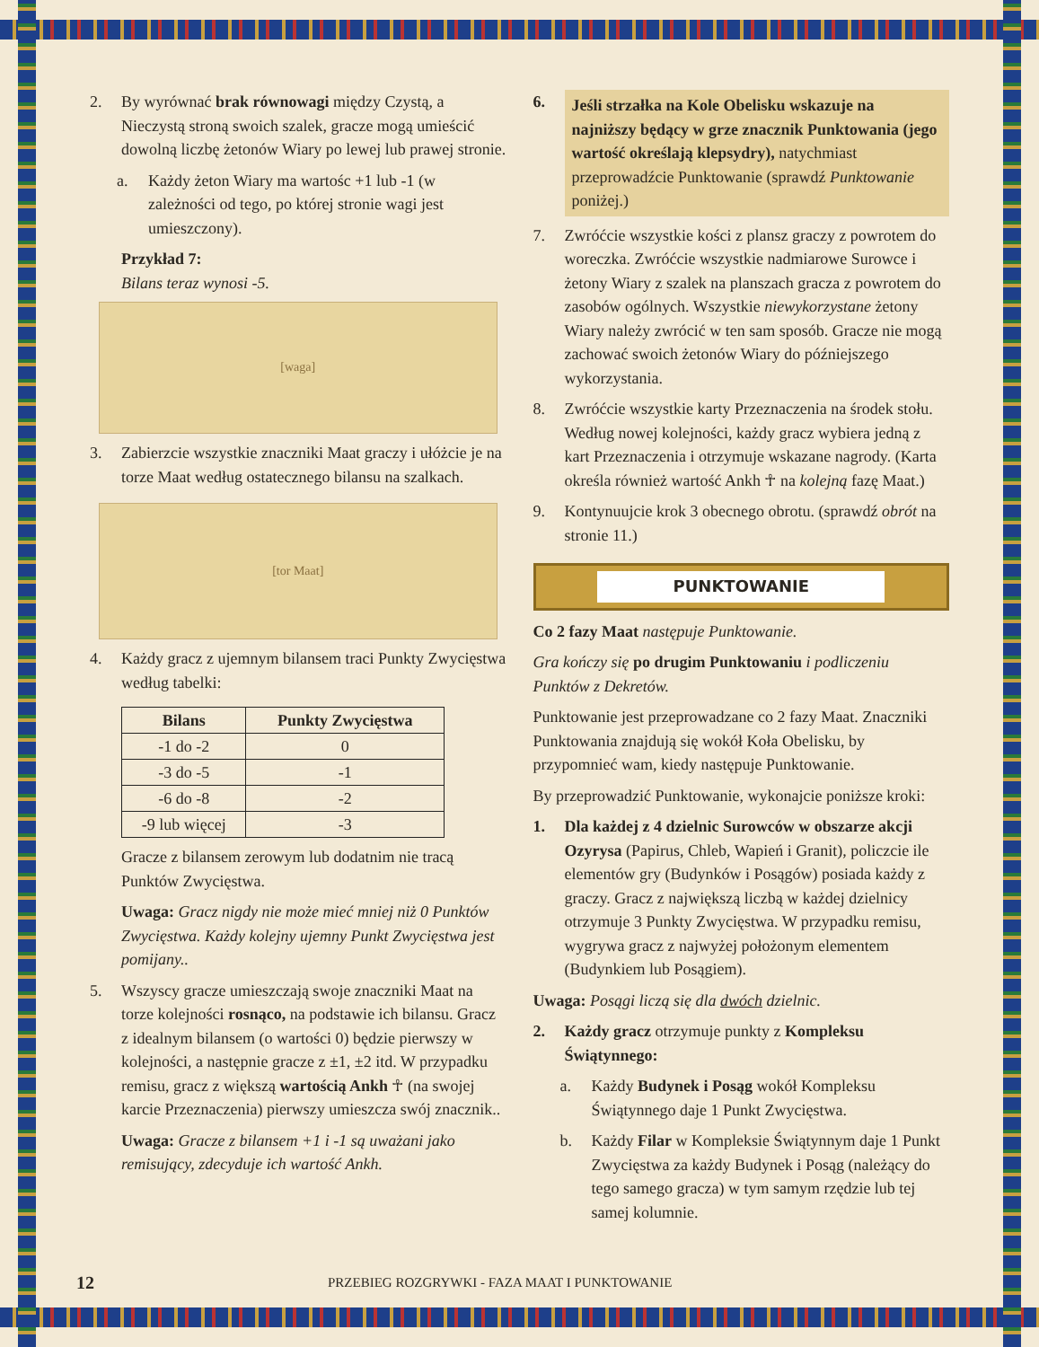2. By wyrównać brak równowagi między Czystą, a Nieczystą stroną swoich szalek, gracze mogą umieścić dowolną liczbę żetonów Wiary po lewej lub prawej stronie.
a. Każdy żeton Wiary ma wartośc +1 lub -1 (w zależności od tego, po której stronie wagi jest umieszczony).
Przykład 7:
Bilans teraz wynosi -5.
[waga]
3. Zabierzcie wszystkie znaczniki Maat graczy i ułóżcie je na torze Maat według ostatecznego bilansu na szalkach.
[tor Maat]
4. Każdy gracz z ujemnym bilansem traci Punkty Zwycięstwa według tabelki:
| Bilans | Punkty Zwycięstwa |
| --- | --- |
| -1 do -2 | 0 |
| -3 do -5 | -1 |
| -6 do -8 | -2 |
| -9 lub więcej | -3 |
Gracze z bilansem zerowym lub dodatnim nie tracą Punktów Zwycięstwa.
Uwaga: Gracz nigdy nie może mieć mniej niż 0 Punktów Zwycięstwa. Każdy kolejny ujemny Punkt Zwycięstwa jest pomijany..
5. Wszyscy gracze umieszczają swoje znaczniki Maat na torze kolejności rosnąco, na podstawie ich bilansu. Gracz z idealnym bilansem (o wartości 0) będzie pierwszy w kolejności, a następnie gracze z ±1, ±2 itd. W przypadku remisu, gracz z większą wartością Ankh ☥ (na swojej karcie Przeznaczenia) pierwszy umieszcza swój znacznik..
Uwaga: Gracze z bilansem +1 i -1 są uważani jako remisujący, zdecyduje ich wartość Ankh.
6.
Jeśli strzałka na Kole Obelisku wskazuje na najniższy będący w grze znacznik Punktowania (jego wartość określają klepsydry), natychmiast przeprowadźcie Punktowanie (sprawdź Punktowanie poniżej.)
7. Zwróćcie wszystkie kości z plansz graczy z powrotem do woreczka. Zwróćcie wszystkie nadmiarowe Surowce i żetony Wiary z szalek na planszach gracza z powrotem do zasobów ogólnych. Wszystkie niewykorzystane żetony Wiary należy zwrócić w ten sam sposób. Gracze nie mogą zachować swoich żetonów Wiary do późniejszego wykorzystania.
8. Zwróćcie wszystkie karty Przeznaczenia na środek stołu. Według nowej kolejności, każdy gracz wybiera jedną z kart Przeznaczenia i otrzymuje wskazane nagrody. (Karta określa również wartość Ankh ☥ na kolejną fazę Maat.)
9. Kontynuujcie krok 3 obecnego obrotu. (sprawdź obrót na stronie 11.)
PUNKTOWANIE
Co 2 fazy Maat następuje Punktowanie.
Gra kończy się po drugim Punktowaniu i podliczeniu Punktów z Dekretów.
Punktowanie jest przeprowadzane co 2 fazy Maat. Znaczniki Punktowania znajdują się wokół Koła Obelisku, by przypomnieć wam, kiedy następuje Punktowanie.
By przeprowadzić Punktowanie, wykonajcie poniższe kroki:
1. Dla każdej z 4 dzielnic Surowców w obszarze akcji Ozyrysa (Papirus, Chleb, Wapień i Granit), policzcie ile elementów gry (Budynków i Posągów) posiada każdy z graczy. Gracz z największą liczbą w każdej dzielnicy otrzymuje 3 Punkty Zwycięstwa. W przypadku remisu, wygrywa gracz z najwyżej położonym elementem (Budynkiem lub Posągiem).
Uwaga: Posągi liczą się dla dwóch dzielnic.
2. Każdy gracz otrzymuje punkty z Kompleksu Świątynnego:
a. Każdy Budynek i Posąg wokół Kompleksu Świątynnego daje 1 Punkt Zwycięstwa.
b. Każdy Filar w Kompleksie Świątynnym daje 1 Punkt Zwycięstwa za każdy Budynek i Posąg (należący do tego samego gracza) w tym samym rzędzie lub tej samej kolumnie.
12 PRZEBIEG ROZGRYWKI - FAZA MAAT I PUNKTOWANIE